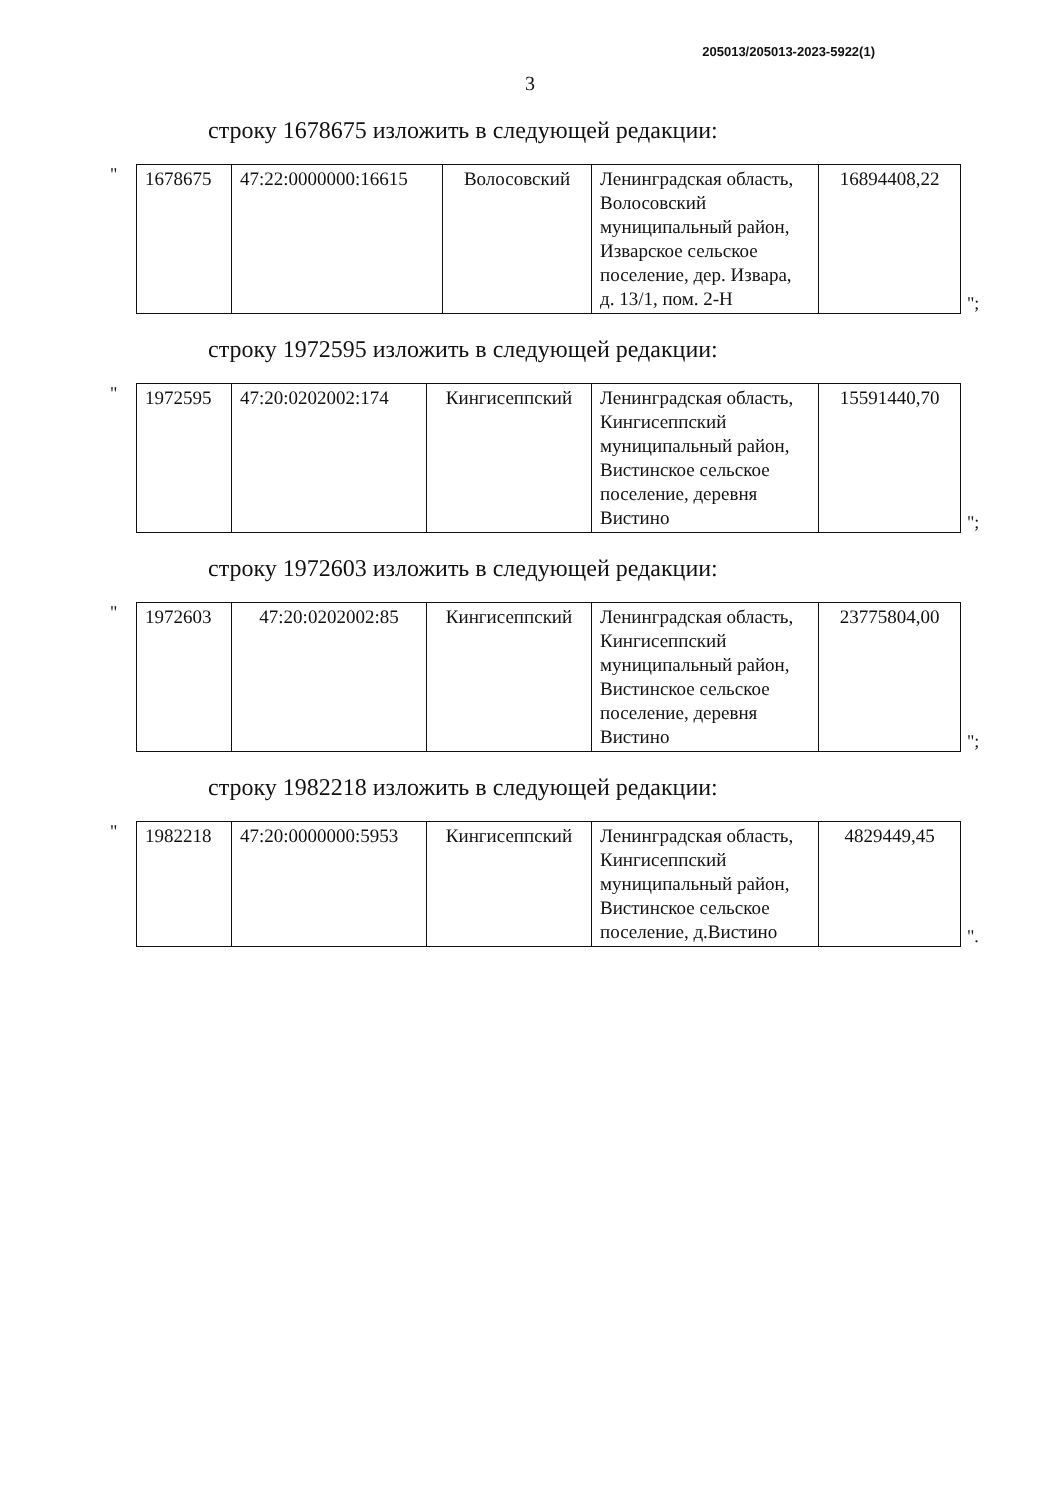205013/205013-2023-5922(1)
3
строку 1678675 изложить в следующей редакции:
"
| 1678675 | 47:22:0000000:16615 | Волосовский | Ленинградская область, Волосовский муниципальный район, Изварское сельское поселение, дер. Извара, д. 13/1, пом. 2-Н | 16894408,22 |
";
строку 1972595 изложить в следующей редакции:
"
| 1972595 | 47:20:0202002:174 | Кингисеппский | Ленинградская область, Кингисеппский муниципальный район, Вистинское сельское поселение, деревня Вистино | 15591440,70 |
";
строку 1972603 изложить в следующей редакции:
"
| 1972603 | 47:20:0202002:85 | Кингисеппский | Ленинградская область, Кингисеппский муниципальный район, Вистинское сельское поселение, деревня Вистино | 23775804,00 |
";
строку 1982218 изложить в следующей редакции:
"
| 1982218 | 47:20:0000000:5953 | Кингисеппский | Ленинградская область, Кингисеппский муниципальный район, Вистинское сельское поселение, д.Вистино | 4829449,45 |
".